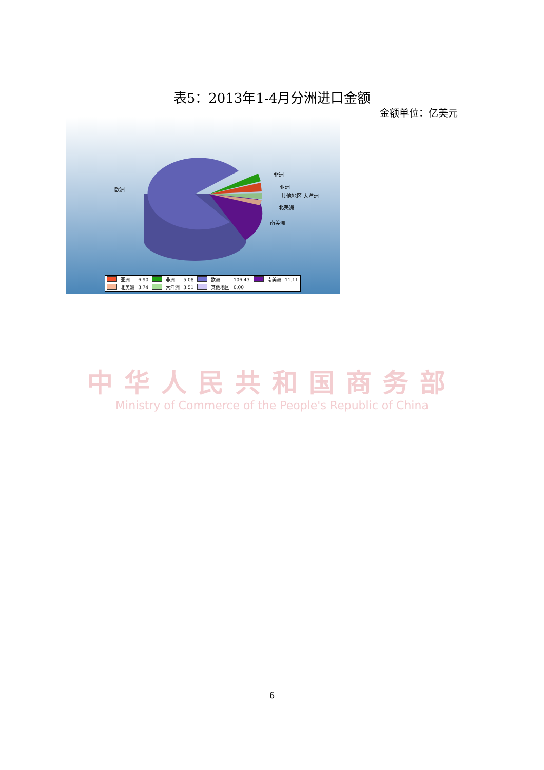表5：2013年1-4月分洲进口金额
金额单位：亿美元
非洲
亚洲
其他地区 大洋洲
北美洲
南美洲
欧洲
| | 亚洲 | 6.90 | | 非洲 | 5.08 | | 欧洲 | 106.43 | | 南美洲 | 11.11 |
| | 北美洲 | 3.74 | | 大洋洲 | 3.51 | | 其他地区 | 0.00 | | | |
中华人民共和国商务部
Ministry of Commerce of the People's Republic of China
6